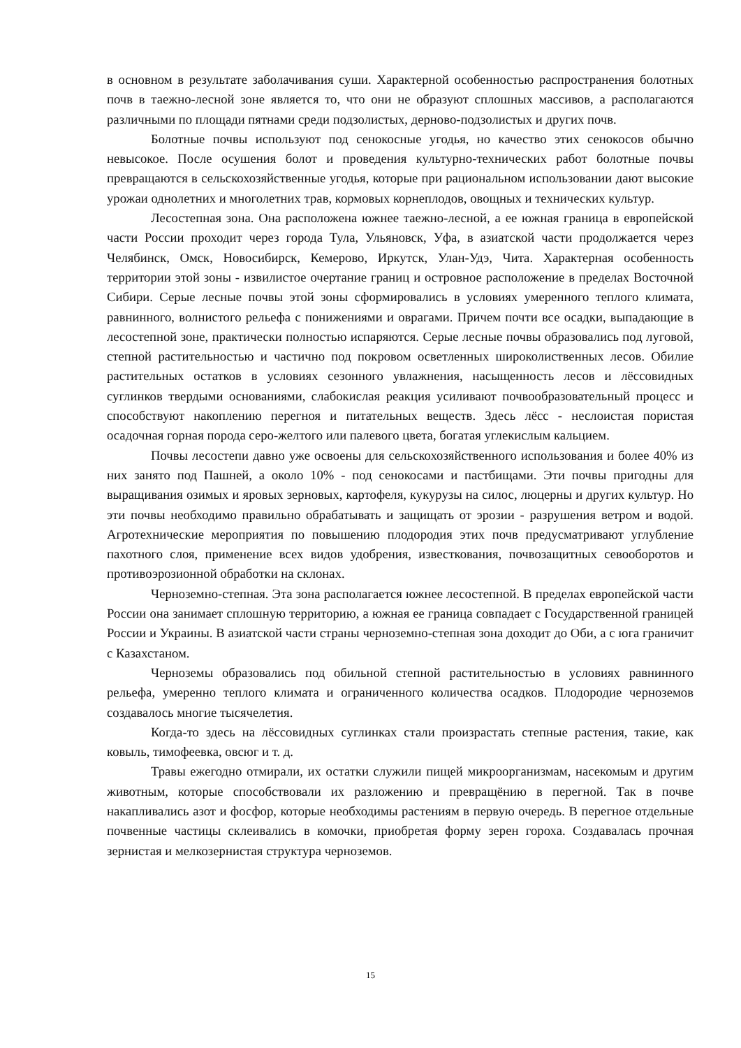в основном в результате заболачивания суши. Характерной особенностью распространения болотных почв в таежно-лесной зоне является то, что они не образуют сплошных массивов, а располагаются различными по площади пятнами среди подзолистых, дерново-подзолистых и других почв.
Болотные почвы используют под сенокосные угодья, но качество этих сенокосов обычно невысокое. После осушения болот и проведения культурно-технических работ болотные почвы превращаются в сельскохозяйственные угодья, которые при рациональном использовании дают высокие урожаи однолетних и многолетних трав, кормовых корнеплодов, овощных и технических культур.
Лесостепная зона. Она расположена южнее таежно-лесной, а ее южная граница в европейской части России проходит через города Тула, Ульяновск, Уфа, в азиатской части продолжается через Челябинск, Омск, Новосибирск, Кемерово, Иркутск, Улан-Удэ, Чита. Характерная особенность территории этой зоны - извилистое очертание границ и островное расположение в пределах Восточной Сибири. Серые лесные почвы этой зоны сформировались в условиях умеренного теплого климата, равнинного, волнистого рельефа с понижениями и оврагами. Причем почти все осадки, выпадающие в лесостепной зоне, практически полностью испаряются. Серые лесные почвы образовались под луговой, степной растительностью и частично под покровом осветленных широколиственных лесов. Обилие растительных остатков в условиях сезонного увлажнения, насыщенность лесов и лёссовидных суглинков твердыми основаниями, слабокислая реакция усиливают почвообразовательный процесс и способствуют накоплению перегноя и питательных веществ. Здесь лёсс - неслоистая пористая осадочная горная порода серо-желтого или палевого цвета, богатая углекислым кальцием.
Почвы лесостепи давно уже освоены для сельскохозяйственного использования и более 40% из них занято под Пашней, а около 10% - под сенокосами и пастбищами. Эти почвы пригодны для выращивания озимых и яровых зерновых, картофеля, кукурузы на силос, люцерны и других культур. Но эти почвы необходимо правильно обрабатывать и защищать от эрозии - разрушения ветром и водой. Агротехнические мероприятия по повышению плодородия этих почв предусматривают углубление пахотного слоя, применение всех видов удобрения, известкования, почвозащитных севооборотов и противоэрозионной обработки на склонах.
Черноземно-степная. Эта зона располагается южнее лесостепной. В пределах европейской части России она занимает сплошную территорию, а южная ее граница совпадает с Государственной границей России и Украины. В азиатской части страны черноземно-степная зона доходит до Оби, а с юга граничит с Казахстаном.
Черноземы образовались под обильной степной растительностью в условиях равнинного рельефа, умеренно теплого климата и ограниченного количества осадков. Плодородие черноземов создавалось многие тысячелетия.
Когда-то здесь на лёссовидных суглинках стали произрастать степные растения, такие, как ковыль, тимофеевка, овсюг и т. д.
Травы ежегодно отмирали, их остатки служили пищей микроорганизмам, насекомым и другим животным, которые способствовали их разложению и превращёнию в перегной. Так в почве накапливались азот и фосфор, которые необходимы растениям в первую очередь. В перегное отдельные почвенные частицы склеивались в комочки, приобретая форму зерен гороха. Создавалась прочная зернистая и мелкозернистая структура черноземов.
15